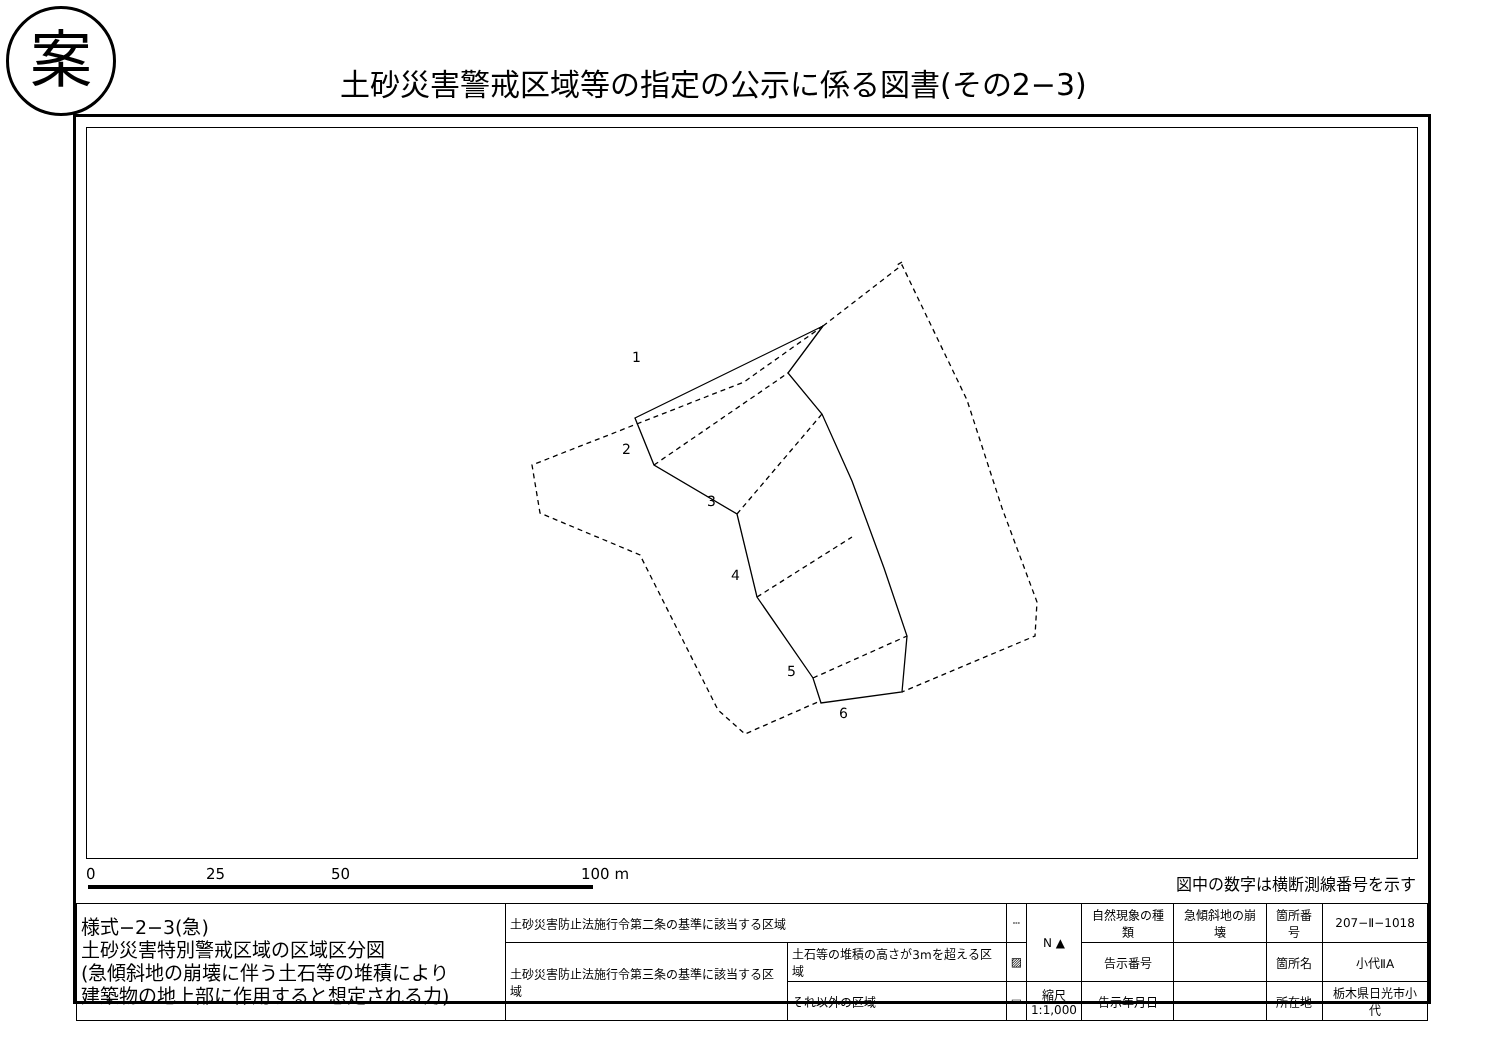案
土砂災害警戒区域等の指定の公示に係る図書(その2−3)
1
2
3
4
5
6
0 25 50 100 m 図中の数字は横断測線番号を示す
| 様式−2−3(急) 土砂災害特別警戒区域の区域区分図 (急傾斜地の崩壊に伴う土石等の堆積により 建築物の地上部に作用すると想定される力) | 土砂災害防止法施行令第二条の基準に該当する区域 | | ┄ | N ▲ | 自然現象の種類 | 急傾斜地の崩壊 | 箇所番号 | 207−Ⅱ−1018 |
| | 土砂災害防止法施行令第三条の基準に該当する区域 | 土石等の堆積の高さが3mを超える区域 | ▨ | | 告示番号 | | 箇所名 | 小代ⅡA |
| | | それ以外の区域 | ▭ | 縮尺 1:1,000 | 告示年月日 | | 所在地 | 栃木県日光市小代 |